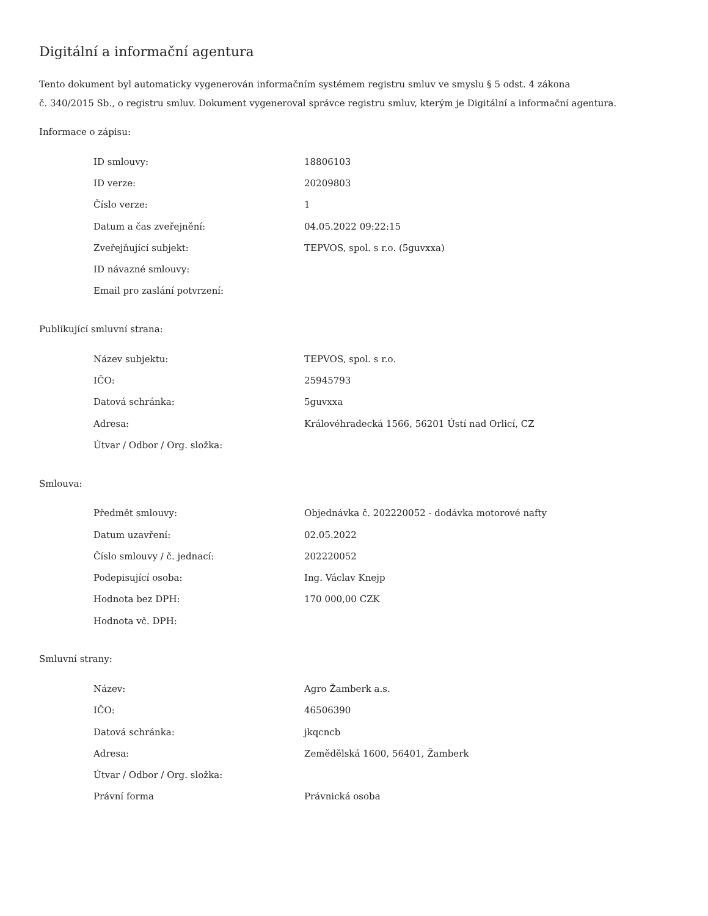Digitální a informační agentura
Tento dokument byl automaticky vygenerován informačním systémem registru smluv ve smyslu § 5 odst. 4 zákona
č. 340/2015 Sb., o registru smluv. Dokument vygeneroval správce registru smluv, kterým je Digitální a informační agentura.
Informace o zápisu:
| ID smlouvy: | 18806103 |
| ID verze: | 20209803 |
| Číslo verze: | 1 |
| Datum a čas zveřejnění: | 04.05.2022 09:22:15 |
| Zveřejňující subjekt: | TEPVOS, spol. s r.o. (5guvxxa) |
| ID návazné smlouvy: | |
| Email pro zaslání potvrzení: | |
Publikující smluvní strana:
| Název subjektu: | TEPVOS, spol. s r.o. |
| IČO: | 25945793 |
| Datová schránka: | 5guvxxa |
| Adresa: | Královéhradecká 1566, 56201 Ústí nad Orlicí, CZ |
| Útvar / Odbor / Org. složka: | |
Smlouva:
| Předmět smlouvy: | Objednávka č. 202220052 - dodávka motorové nafty |
| Datum uzavření: | 02.05.2022 |
| Číslo smlouvy / č. jednací: | 202220052 |
| Podepisující osoba: | Ing. Václav Knejp |
| Hodnota bez DPH: | 170 000,00 CZK |
| Hodnota vč. DPH: | |
Smluvní strany:
| Název: | Agro Žamberk a.s. |
| IČO: | 46506390 |
| Datová schránka: | jkqcncb |
| Adresa: | Zemědělská 1600, 56401, Žamberk |
| Útvar / Odbor / Org. složka: | |
| Právní forma | Právnická osoba |